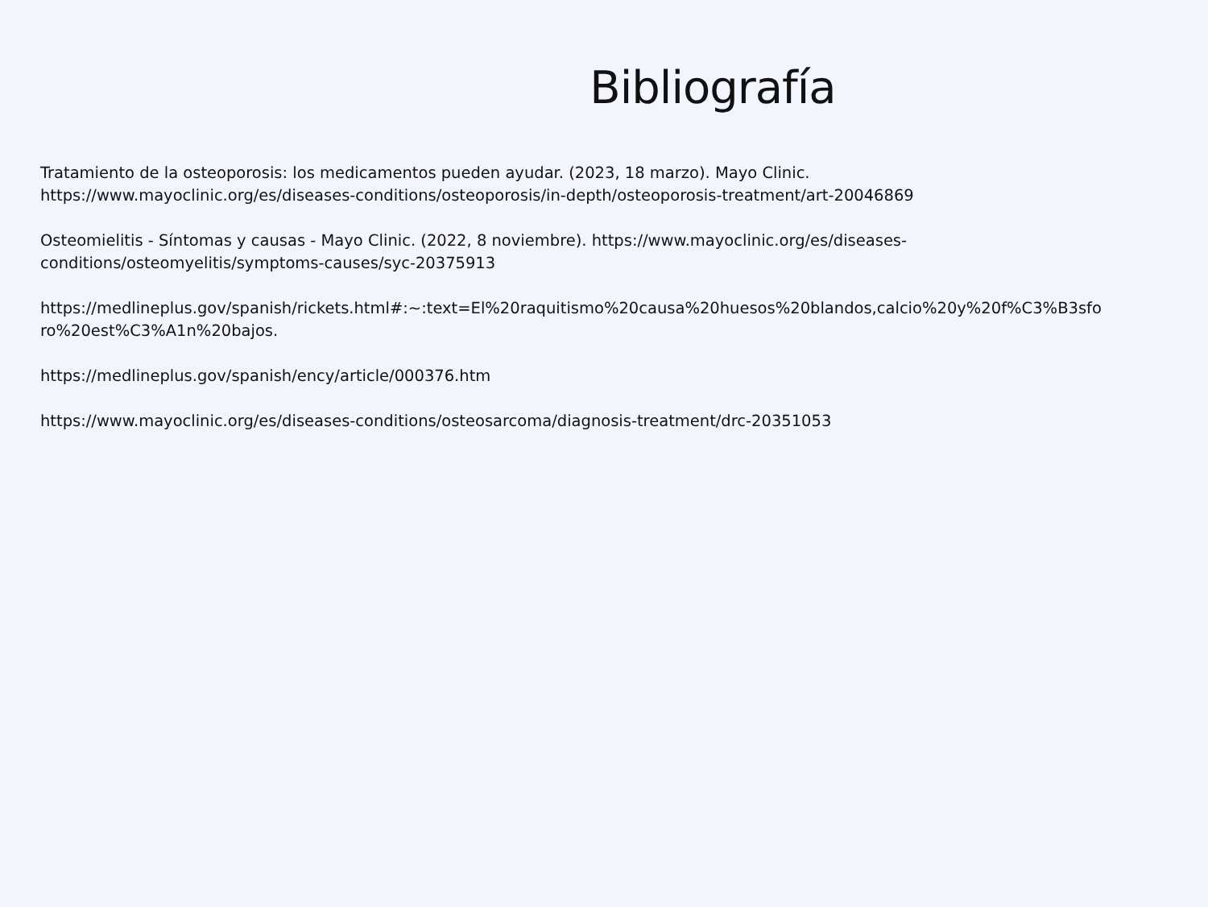Bibliografía
Tratamiento de la osteoporosis: los medicamentos pueden ayudar. (2023, 18 marzo). Mayo Clinic.
https://www.mayoclinic.org/es/diseases-conditions/osteoporosis/in-depth/osteoporosis-treatment/art-20046869
Osteomielitis - Síntomas y causas - Mayo Clinic. (2022, 8 noviembre). https://www.mayoclinic.org/es/diseases-
conditions/osteomyelitis/symptoms-causes/syc-20375913
https://medlineplus.gov/spanish/rickets.html#:~:text=El%20raquitismo%20causa%20huesos%20blandos,calcio%20y%20f%C3%B3sfo
ro%20est%C3%A1n%20bajos.
https://medlineplus.gov/spanish/ency/article/000376.htm
https://www.mayoclinic.org/es/diseases-conditions/osteosarcoma/diagnosis-treatment/drc-20351053